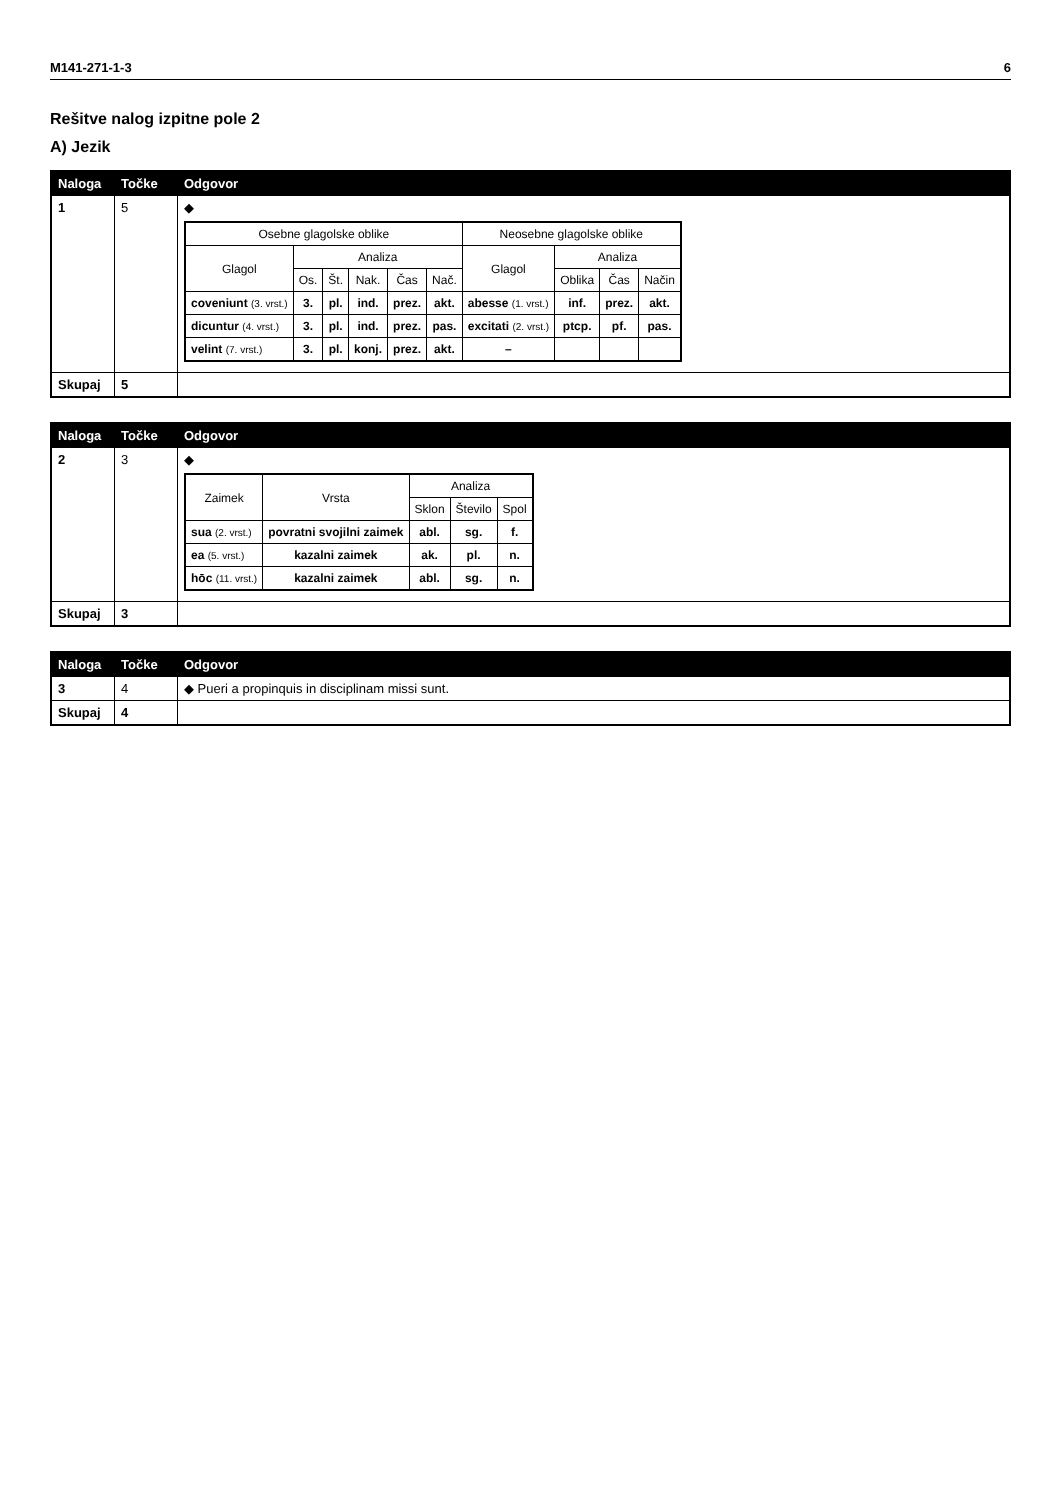M141-271-1-3 6
Rešitve nalog izpitne pole 2
A) Jezik
| Naloga | Točke | Odgovor |
| --- | --- | --- |
| 1 | 5 | ◆ / Osebne glagolske oblike / / / / / / Neosebne glagolske oblike / / / / / --- / --- / --- / --- / --- / --- / --- / --- / --- / --- / / Glagol / Analiza / / / / / Glagol / Analiza / / / / / Os. / Št. / Nak. / Čas / Nač. / / Oblika / Čas / Način / / coveniunt (3. vrst.) / 3. / pl. / ind. / prez. / akt. / abesse (1. vrst.) / inf. / prez. / akt. / / dicuntur (4. vrst.) / 3. / pl. / ind. / prez. / pas. / excitati (2. vrst.) / ptcp. / pf. / pas. / / velint (7. vrst.) / 3. / pl. / konj. / prez. / akt. / – / / / / |
| Skupaj | 5 | |
| Naloga | Točke | Odgovor |
| --- | --- | --- |
| 2 | 3 | ◆ / Zaimek / Vrsta / Analiza / / / / --- / --- / --- / --- / --- / / / / Sklon / Število / Spol / / sua (2. vrst.) / povratni svojilni zaimek / abl. / sg. / f. / / ea (5. vrst.) / kazalni zaimek / ak. / pl. / n. / / hōc (11. vrst.) / kazalni zaimek / abl. / sg. / n. / |
| Skupaj | 3 | |
| Naloga | Točke | Odgovor |
| --- | --- | --- |
| 3 | 4 | ◆ Pueri a propinquis in disciplinam missi sunt. |
| Skupaj | 4 | |